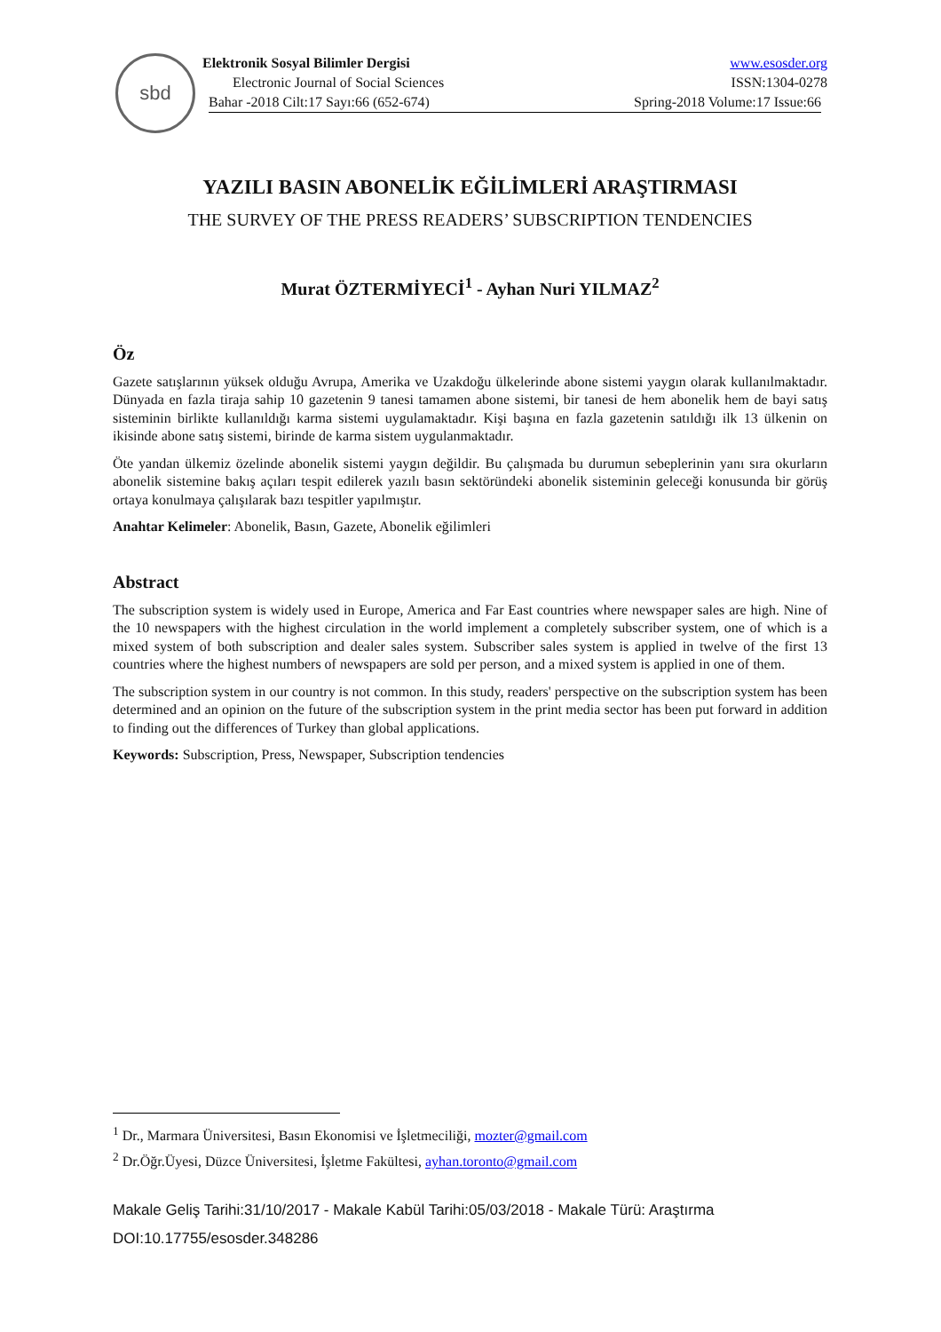sbd
Elektronik Sosyal Bilimler Dergisi www.esosder.org
Electronic Journal of Social Sciences ISSN:1304-0278
Bahar -2018 Cilt:17 Sayı:66 (652-674) Spring-2018 Volume:17 Issue:66
YAZILI BASIN ABONELİK EĞİLİMLERİ ARAŞTIRMASI
THE SURVEY OF THE PRESS READERS’ SUBSCRIPTION TENDENCIES
Murat ÖZTERMİYECİ<sup>1</sup> - Ayhan Nuri YILMAZ<sup>2</sup>
Öz
Gazete satışlarının yüksek olduğu Avrupa, Amerika ve Uzakdoğu ülkelerinde abone sistemi yaygın olarak kullanılmaktadır. Dünyada en fazla tiraja sahip 10 gazetenin 9 tanesi tamamen abone sistemi, bir tanesi de hem abonelik hem de bayi satış sisteminin birlikte kullanıldığı karma sistemi uygulamaktadır. Kişi başına en fazla gazetenin satıldığı ilk 13 ülkenin on ikisinde abone satış sistemi, birinde de karma sistem uygulanmaktadır.
Öte yandan ülkemiz özelinde abonelik sistemi yaygın değildir. Bu çalışmada bu durumun sebeplerinin yanı sıra okurların abonelik sistemine bakış açıları tespit edilerek yazılı basın sektöründeki abonelik sisteminin geleceği konusunda bir görüş ortaya konulmaya çalışılarak bazı tespitler yapılmıştır.
Anahtar Kelimeler: Abonelik, Basın, Gazete, Abonelik eğilimleri
Abstract
The subscription system is widely used in Europe, America and Far East countries where newspaper sales are high. Nine of the 10 newspapers with the highest circulation in the world implement a completely subscriber system, one of which is a mixed system of both subscription and dealer sales system. Subscriber sales system is applied in twelve of the first 13 countries where the highest numbers of newspapers are sold per person, and a mixed system is applied in one of them.
The subscription system in our country is not common. In this study, readers' perspective on the subscription system has been determined and an opinion on the future of the subscription system in the print media sector has been put forward in addition to finding out the differences of Turkey than global applications.
Keywords: Subscription, Press, Newspaper, Subscription tendencies
<sup>1</sup> Dr., Marmara Üniversitesi, Basın Ekonomisi ve İşletmeciliği, mozter@gmail.com
<sup>2</sup> Dr.Öğr.Üyesi, Düzce Üniversitesi, İşletme Fakültesi, ayhan.toronto@gmail.com
Makale Geliş Tarihi:31/10/2017 - Makale Kabül Tarihi:05/03/2018 - Makale Türü: Araştırma
DOI:10.17755/esosder.348286